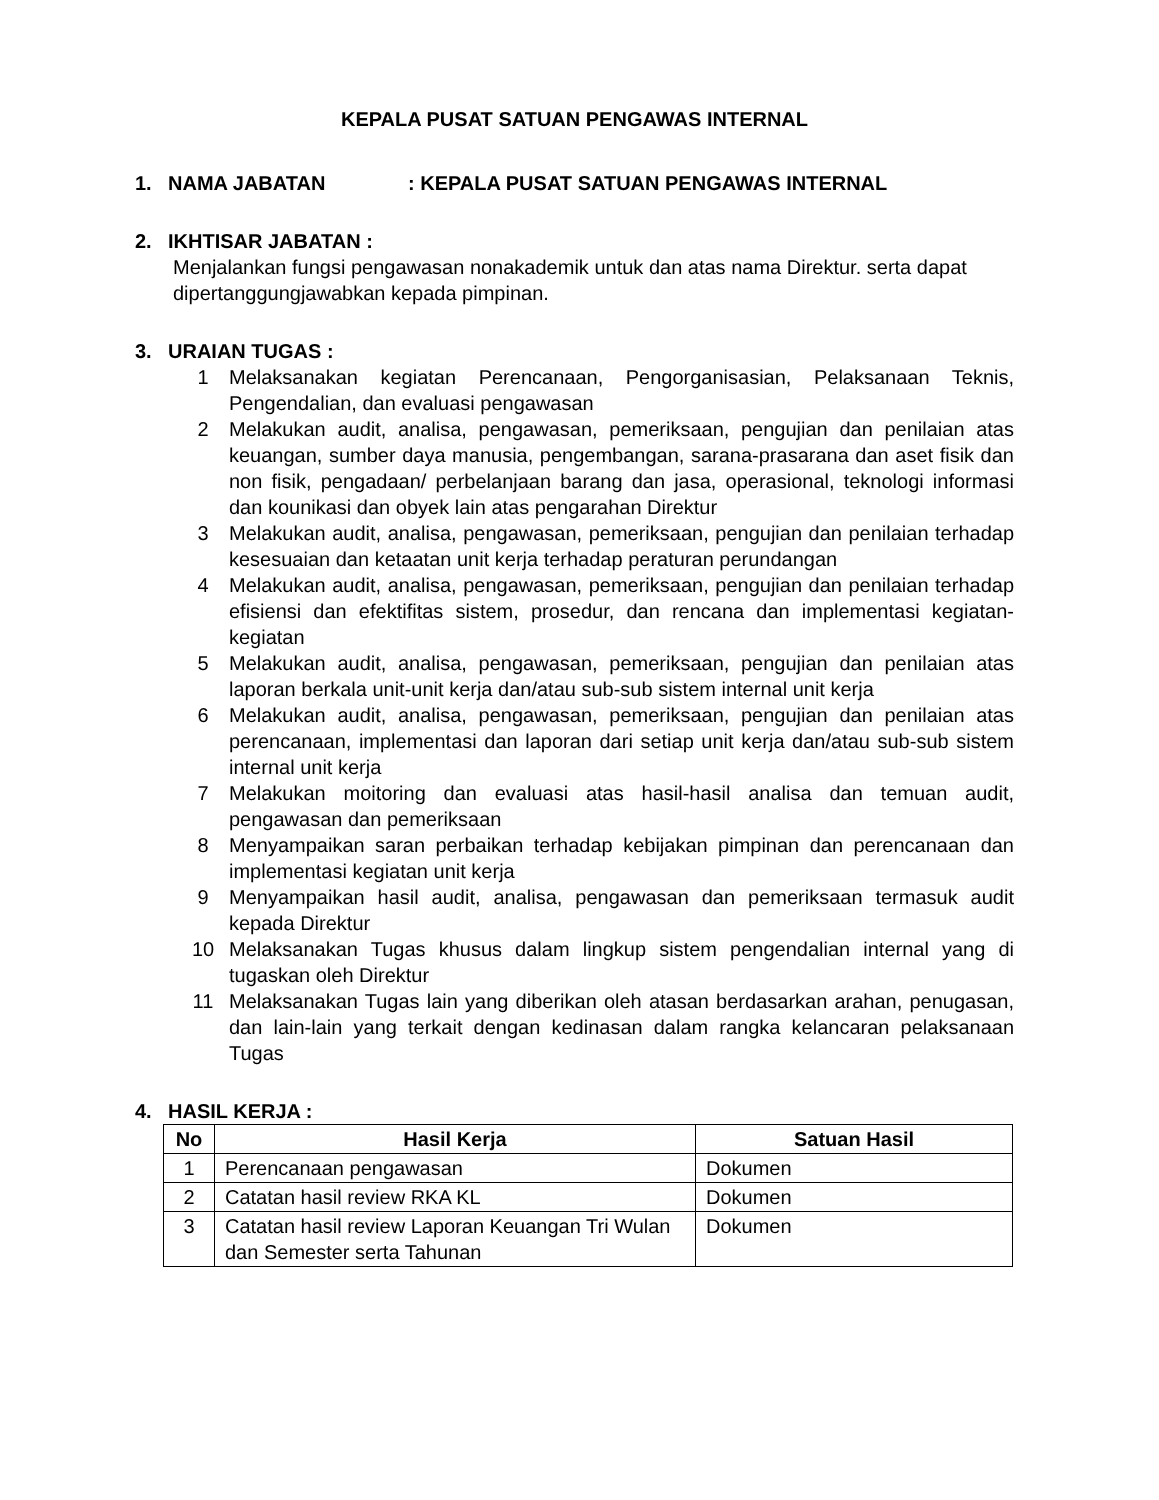KEPALA PUSAT SATUAN PENGAWAS INTERNAL
1. NAMA JABATAN: KEPALA PUSAT SATUAN PENGAWAS INTERNAL
2. IKHTISAR JABATAN :
Menjalankan fungsi pengawasan nonakademik untuk dan atas nama Direktur. serta dapat dipertanggungjawabkan kepada pimpinan.
3. URAIAN TUGAS :
1 Melaksanakan kegiatan Perencanaan, Pengorganisasian, Pelaksanaan Teknis, Pengendalian, dan evaluasi pengawasan
2 Melakukan audit, analisa, pengawasan, pemeriksaan, pengujian dan penilaian atas keuangan, sumber daya manusia, pengembangan, sarana-prasarana dan aset fisik dan non fisik, pengadaan/ perbelanjaan barang dan jasa, operasional, teknologi informasi dan kounikasi dan obyek lain atas pengarahan Direktur
3 Melakukan audit, analisa, pengawasan, pemeriksaan, pengujian dan penilaian terhadap kesesuaian dan ketaatan unit kerja terhadap peraturan perundangan
4 Melakukan audit, analisa, pengawasan, pemeriksaan, pengujian dan penilaian terhadap efisiensi dan efektifitas sistem, prosedur, dan rencana dan implementasi kegiatan-kegiatan
5 Melakukan audit, analisa, pengawasan, pemeriksaan, pengujian dan penilaian atas laporan berkala unit-unit kerja dan/atau sub-sub sistem internal unit kerja
6 Melakukan audit, analisa, pengawasan, pemeriksaan, pengujian dan penilaian atas perencanaan, implementasi dan laporan dari setiap unit kerja dan/atau sub-sub sistem internal unit kerja
7 Melakukan moitoring dan evaluasi atas hasil-hasil analisa dan temuan audit, pengawasan dan pemeriksaan
8 Menyampaikan saran perbaikan terhadap kebijakan pimpinan dan perencanaan dan implementasi kegiatan unit kerja
9 Menyampaikan hasil audit, analisa, pengawasan dan pemeriksaan termasuk audit kepada Direktur
10 Melaksanakan Tugas khusus dalam lingkup sistem pengendalian internal yang di tugaskan oleh Direktur
11 Melaksanakan Tugas lain yang diberikan oleh atasan berdasarkan arahan, penugasan, dan lain-lain yang terkait dengan kedinasan dalam rangka kelancaran pelaksanaan Tugas
4. HASIL KERJA :
| No | Hasil Kerja | Satuan Hasil |
| --- | --- | --- |
| 1 | Perencanaan pengawasan | Dokumen |
| 2 | Catatan hasil review RKA KL | Dokumen |
| 3 | Catatan hasil review Laporan Keuangan Tri Wulan dan Semester serta Tahunan | Dokumen |